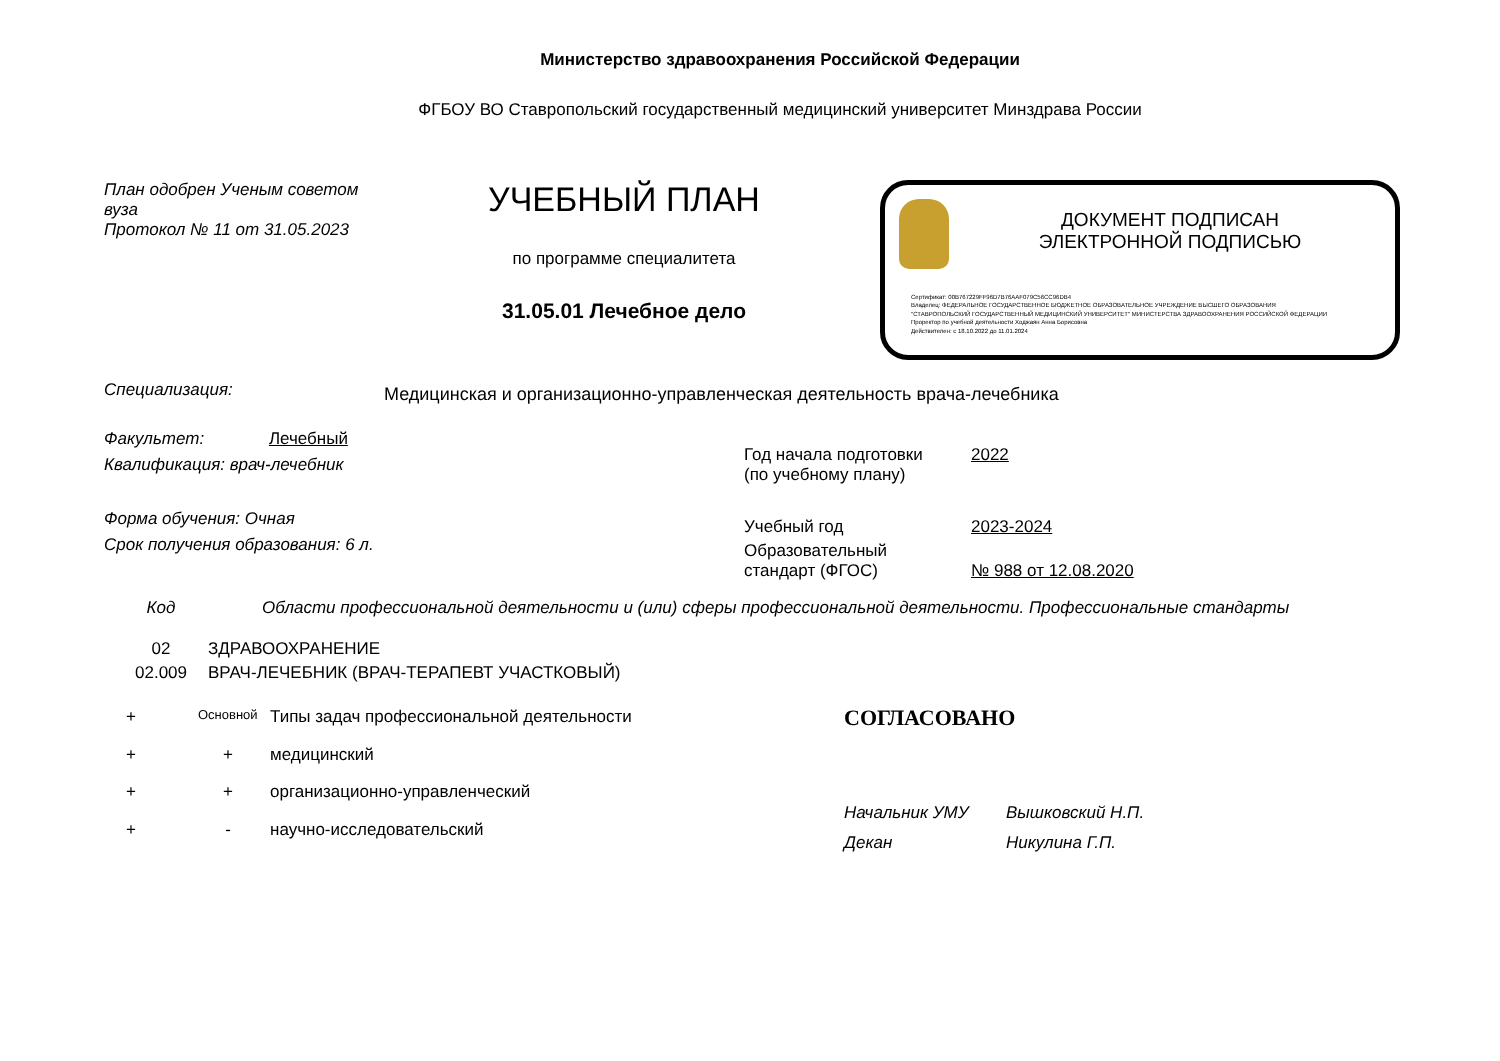Министерство здравоохранения Российской Федерации
ФГБОУ ВО Ставропольский государственный медицинский университет Минздрава России
План одобрен Ученым советом вуза
Протокол № 11 от 31.05.2023
УЧЕБНЫЙ ПЛАН
по программе специалитета
31.05.01 Лечебное дело
ДОКУМЕНТ ПОДПИСАН
ЭЛЕКТРОННОЙ ПОДПИСЬЮ
Сертификат: 00B767229FF96D7B76AAF079C56CC96DB4
Владелец: ФЕДЕРАЛЬНОЕ ГОСУДАРСТВЕННОЕ БЮДЖЕТНОЕ ОБРАЗОВАТЕЛЬНОЕ УЧРЕЖДЕНИЕ ВЫСШЕГО ОБРАЗОВАНИЯ
"СТАВРОПОЛЬСКИЙ ГОСУДАРСТВЕННЫЙ МЕДИЦИНСКИЙ УНИВЕРСИТЕТ" МИНИСТЕРСТВА ЗДРАВООХРАНЕНИЯ РОССИЙСКОЙ ФЕДЕРАЦИИ
Проректор по учебной деятельности Ходжаян Анна Борисовна
Действителен: с 18.10.2022 до 11.01.2024
Специализация:
Медицинская и организационно-управленческая деятельность врача-лечебника
Факультет: Лечебный
Квалификация: врач-лечебник
Форма обучения: Очная
Срок получения образования: 6 л.
| Год начала подготовки (по учебному плану) | 2022 |
| Учебный год | 2023-2024 |
| Образовательный стандарт (ФГОС) | № 988 от 12.08.2020 |
| Код | Области профессиональной деятельности и (или) сферы профессиональной деятельности. Профессиональные стандарты |
| --- | --- |
| 02 | ЗДРАВООХРАНЕНИЕ |
| 02.009 | ВРАЧ-ЛЕЧЕБНИК (ВРАЧ-ТЕРАПЕВТ УЧАСТКОВЫЙ) |
| + | Основной | Типы задач профессиональной деятельности |
| + | + | медицинский |
| + | + | организационно-управленческий |
| + | - | научно-исследовательский |
СОГЛАСОВАНО
| Начальник УМУ | Вышковский Н.П. |
| Декан | Никулина Г.П. |